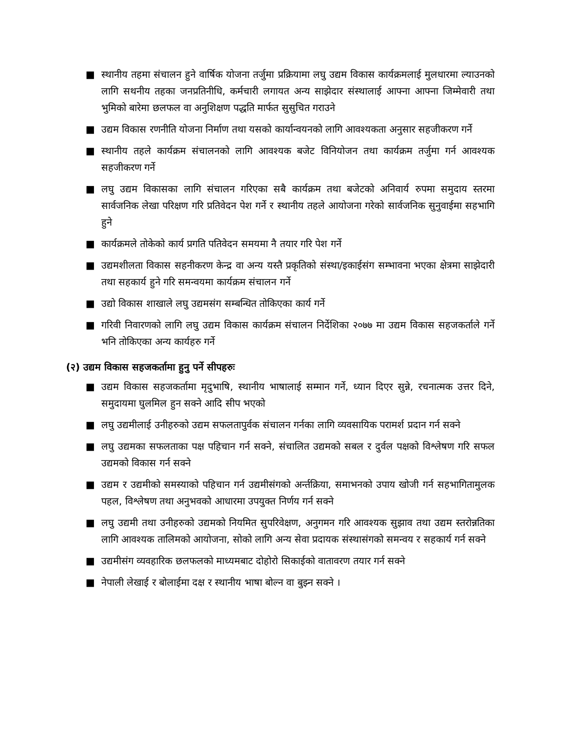■ स्थानीय तहमा संचालन हुने वार्षिक योजना तर्जुमा प्रक्रियामा लघु उद्यम विकास कार्यक्रमलाई मुलधारमा ल्याउनको लागि सथनीय तहका जनप्रतिनीधि, कर्मचारी लगायत अन्य साझेदार संस्थालाई आफ्ना आफ्ना जिम्मेवारी तथा भुमिको बारेमा छलफल वा अनुशिक्षण पद्धति मार्फत सुसुचित गराउने
■ उद्यम विकास रणनीति योजना निर्माण तथा यसको कार्यान्वयनको लागि आवश्यकता अनुसार सहजीकरण गर्ने
■ स्थानीय तहले कार्यक्रम संचालनको लागि आवश्यक बजेट विनियोजन तथा कार्यक्रम तर्जुमा गर्न आवश्यक सहजीकरण गर्ने
■ लघु उद्यम विकासका लागि संचालन गरिएका सबै कार्यक्रम तथा बजेटको अनिवार्य रुपमा समुदाय स्तरमा सार्वजनिक लेखा परिक्षण गरि प्रतिवेदन पेश गर्ने र स्थानीय तहले आयोजना गरेको सार्वजनिक सुनुवाईमा सहभागि हुने
■ कार्यक्रमले तोकेको कार्य प्रगति पतिवेदन समयमा नै तयार गरि पेश गर्ने
■ उद्यमशीलता विकास सहनीकरण केन्द्र वा अन्य यस्तै प्रकृतिको संस्था/इकाईसंग सम्भावना भएका क्षेत्रमा साझेदारी तथा सहकार्य हुने गरि समन्वयमा कार्यक्रम संचालन गर्ने
■ उद्यो विकास शाखाले लघु उद्यमसंग सम्बन्धित तोकिएका कार्य गर्ने
■ गरिवी निवारणको लागि लघु उद्यम विकास कार्यक्रम संचालन निर्देशिका २०७७ मा उद्यम विकास सहजकर्ताले गर्ने भनि तोकिएका अन्य कार्यहरु गर्ने
(२) उद्यम विकास सहजकर्तामा हुनु पर्ने सीपहरुः
■ उद्यम विकास सहजकर्तामा मृदुभाषि, स्थानीय भाषालाई सम्मान गर्ने, ध्यान दिएर सुन्ने, रचनात्मक उत्तर दिने, समुदायमा घुलमिल हुन सक्ने आदि सीप भएको
■ लघु उद्यमीलाई उनीहरुको उद्यम सफलतापुर्वक संचालन गर्नका लागि व्यवसायिक परामर्श प्रदान गर्न सक्ने
■ लघु उद्यमका सफलताका पक्ष पहिचान गर्न सक्ने, संचालित उद्यमको सबल र दुर्वल पक्षको विश्लेषण गरि सफल उद्यमको विकास गर्न सक्ने
■ उद्यम र उद्यमीको समस्याको पहिचान गर्न उद्यमीसंगको अर्न्तक्रिया, समाभनको उपाय खोजी गर्न सहभागितामुलक पहल, विश्लेषण तथा अनुभवको आधारमा उपयुक्त निर्णय गर्न सक्ने
■ लघु उद्यमी तथा उनीहरुको उद्यमको नियमित सुपरिवेक्षण, अनुगमन गरि आवश्यक सुझाव तथा उद्यम स्तरोन्नतिका लागि आवश्यक तालिमको आयोजना, सोको लागि अन्य सेवा प्रदायक संस्थासंगको समन्वय र सहकार्य गर्न सक्ने
■ उद्यमीसंग व्यवहारिक छलफलको माध्यमबाट दोहोरो सिकाईको वातावरण तयार गर्न सक्ने
■ नेपाली लेखाई र बोलाईमा दक्ष र स्थानीय भाषा बोल्न वा बुझ्न सक्ने ।